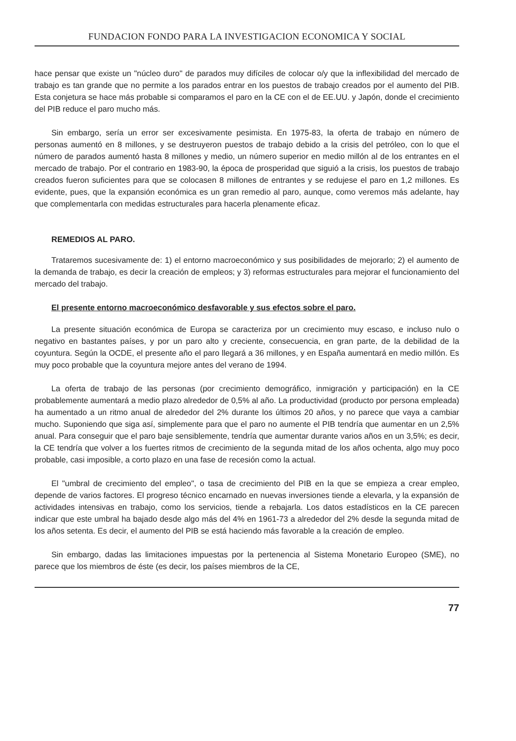FUNDACION FONDO PARA LA INVESTIGACION ECONOMICA Y SOCIAL
hace pensar que existe un "núcleo duro" de parados muy difíciles de colocar o/y que la inflexibilidad del mercado de trabajo es tan grande que no permite a los parados entrar en los puestos de trabajo creados por el aumento del PIB. Esta conjetura se hace más probable si comparamos el paro en la CE con el de EE.UU. y Japón, donde el crecimiento del PIB reduce el paro mucho más.
Sin embargo, sería un error ser excesivamente pesimista. En 1975-83, la oferta de trabajo en número de personas aumentó en 8 millones, y se destruyeron puestos de trabajo debido a la crisis del petróleo, con lo que el número de parados aumentó hasta 8 millones y medio, un número superior en medio millón al de los entrantes en el mercado de trabajo. Por el contrario en 1983-90, la época de prosperidad que siguió a la crisis, los puestos de trabajo creados fueron suficientes para que se colocasen 8 millones de entrantes y se redujese el paro en 1,2 millones. Es evidente, pues, que la expansión económica es un gran remedio al paro, aunque, como veremos más adelante, hay que complementarla con medidas estructurales para hacerla plenamente eficaz.
REMEDIOS AL PARO.
Trataremos sucesivamente de: 1) el entorno macroeconómico y sus posibilidades de mejorarlo; 2) el aumento de la demanda de trabajo, es decir la creación de empleos; y 3) reformas estructurales para mejorar el funcionamiento del mercado del trabajo.
El presente entorno macroeconómico desfavorable y sus efectos sobre el paro.
La presente situación económica de Europa se caracteriza por un crecimiento muy escaso, e incluso nulo o negativo en bastantes países, y por un paro alto y creciente, consecuencia, en gran parte, de la debilidad de la coyuntura. Según la OCDE, el presente año el paro llegará a 36 millones, y en España aumentará en medio millón. Es muy poco probable que la coyuntura mejore antes del verano de 1994.
La oferta de trabajo de las personas (por crecimiento demográfico, inmigración y participación) en la CE probablemente aumentará a medio plazo alrededor de 0,5% al año. La productividad (producto por persona empleada) ha aumentado a un ritmo anual de alrededor del 2% durante los últimos 20 años, y no parece que vaya a cambiar mucho. Suponiendo que siga así, simplemente para que el paro no aumente el PIB tendría que aumentar en un 2,5% anual. Para conseguir que el paro baje sensiblemente, tendría que aumentar durante varios años en un 3,5%; es decir, la CE tendría que volver a los fuertes ritmos de crecimiento de la segunda mitad de los años ochenta, algo muy poco probable, casi imposible, a corto plazo en una fase de recesión como la actual.
El "umbral de crecimiento del empleo", o tasa de crecimiento del PIB en la que se empieza a crear empleo, depende de varios factores. El progreso técnico encarnado en nuevas inversiones tiende a elevarla, y la expansión de actividades intensivas en trabajo, como los servicios, tiende a rebajarla. Los datos estadísticos en la CE parecen indicar que este umbral ha bajado desde algo más del 4% en 1961-73 a alrededor del 2% desde la segunda mitad de los años setenta. Es decir, el aumento del PIB se está haciendo más favorable a la creación de empleo.
Sin embargo, dadas las limitaciones impuestas por la pertenencia al Sistema Monetario Europeo (SME), no parece que los miembros de éste (es decir, los países miembros de la CE,
77